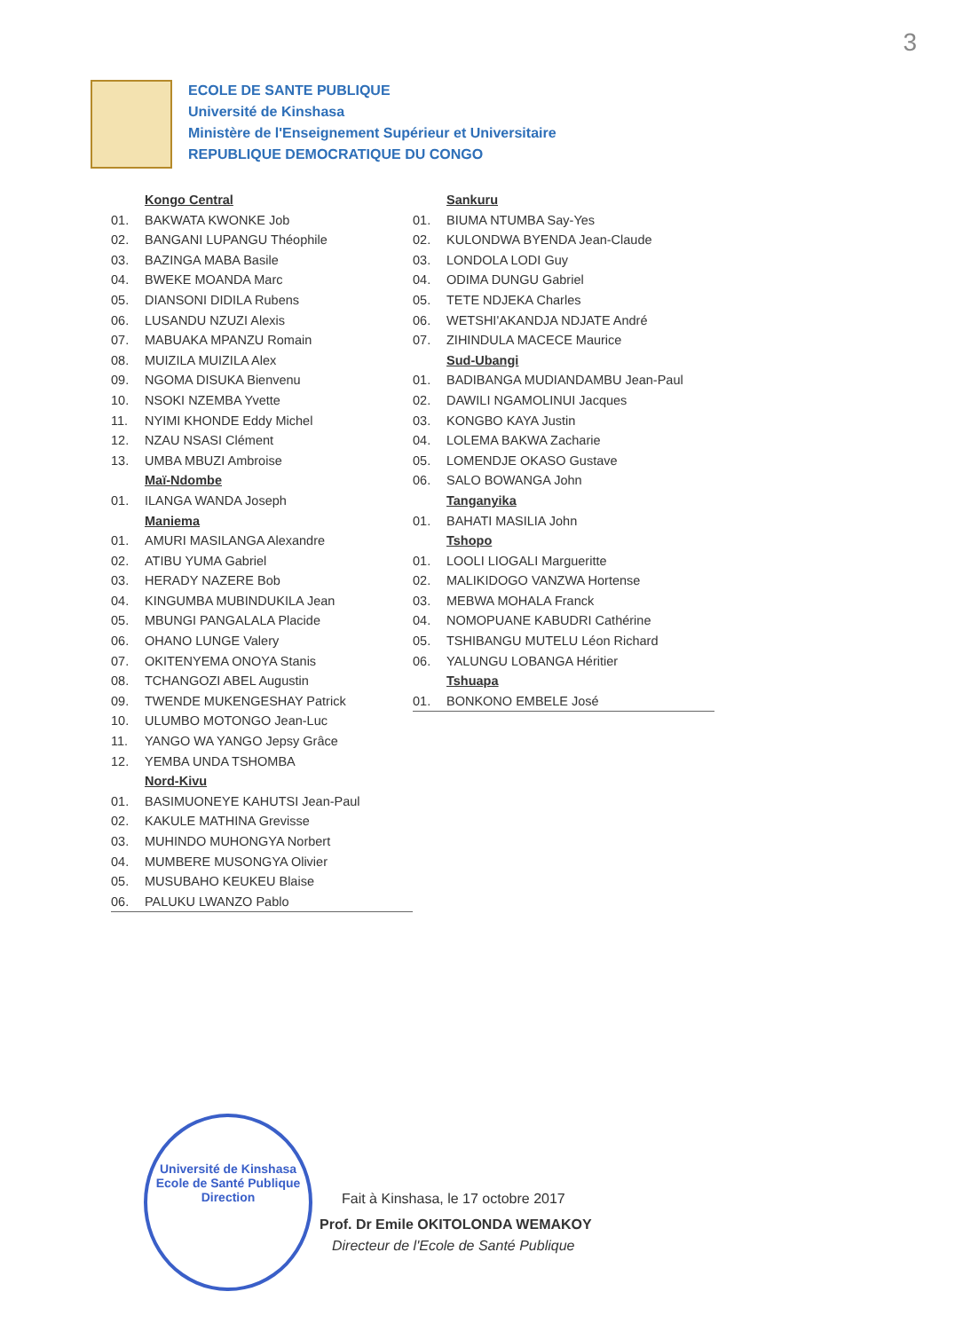3
ECOLE DE SANTE PUBLIQUE
Université de Kinshasa
Ministère de l'Enseignement Supérieur et Universitaire
REPUBLIQUE DEMOCRATIQUE DU CONGO
Kongo Central
01. BAKWATA KWONKE Job
02. BANGANI LUPANGU Théophile
03. BAZINGA MABA Basile
04. BWEKE MOANDA Marc
05. DIANSONI DIDILA Rubens
06. LUSANDU NZUZI Alexis
07. MABUAKA MPANZU Romain
08. MUIZILA MUIZILA Alex
09. NGOMA DISUKA Bienvenu
10. NSOKI NZEMBA Yvette
11. NYIMI KHONDE Eddy Michel
12. NZAU NSASI Clément
13. UMBA MBUZI Ambroise
Maï-Ndombe
01. ILANGA WANDA Joseph
Maniema
01. AMURI MASILANGA Alexandre
02. ATIBU YUMA Gabriel
03. HERADY NAZERE Bob
04. KINGUMBA MUBINDUKILA Jean
05. MBUNGI PANGALALA Placide
06. OHANO LUNGE Valery
07. OKITENYEMA ONOYA Stanis
08. TCHANGOZI ABEL Augustin
09. TWENDE MUKENGESHAY Patrick
10. ULUMBO MOTONGO Jean-Luc
11. YANGO WA YANGO Jepsy Grâce
12. YEMBA UNDA TSHOMBA
Nord-Kivu
01. BASIMUONEYE KAHUTSI Jean-Paul
02. KAKULE MATHINA Grevisse
03. MUHINDO MUHONGYA Norbert
04. MUMBERE MUSONGYA Olivier
05. MUSUBAHO KEUKEU Blaise
06. PALUKU LWANZO Pablo
Sankuru
01. BIUMA NTUMBA Say-Yes
02. KULONDWA BYENDA Jean-Claude
03. LONDOLA LODI Guy
04. ODIMA DUNGU Gabriel
05. TETE NDJEKA Charles
06. WETSHI'AKANDJA NDJATE André
07. ZIHINDULA MACECE Maurice
Sud-Ubangi
01. BADIBANGA MUDIANDAMBU Jean-Paul
02. DAWILI NGAMOLINUI Jacques
03. KONGBO KAYA Justin
04. LOLEMA BAKWA Zacharie
05. LOMENDJE OKASO Gustave
06. SALO BOWANGA John
Tanganyika
01. BAHATI MASILIA John
Tshopo
01. LOOLI LIOGALI Margueritte
02. MALIKIDOGO VANZWA Hortense
03. MEBWA MOHALA Franck
04. NOMOPUANE KABUDRI Cathérine
05. TSHIBANGU MUTELU Léon Richard
06. YALUNGU LOBANGA Héritier
Tshuapa
01. BONKONO EMBELE José
Université de Kinshasa
Ecole de Santé Publique
Direction
Fait à Kinshasa, le 17 octobre 2017
Prof. Dr Emile OKITOLONDA WEMAKOY
Directeur de l'Ecole de Santé Publique